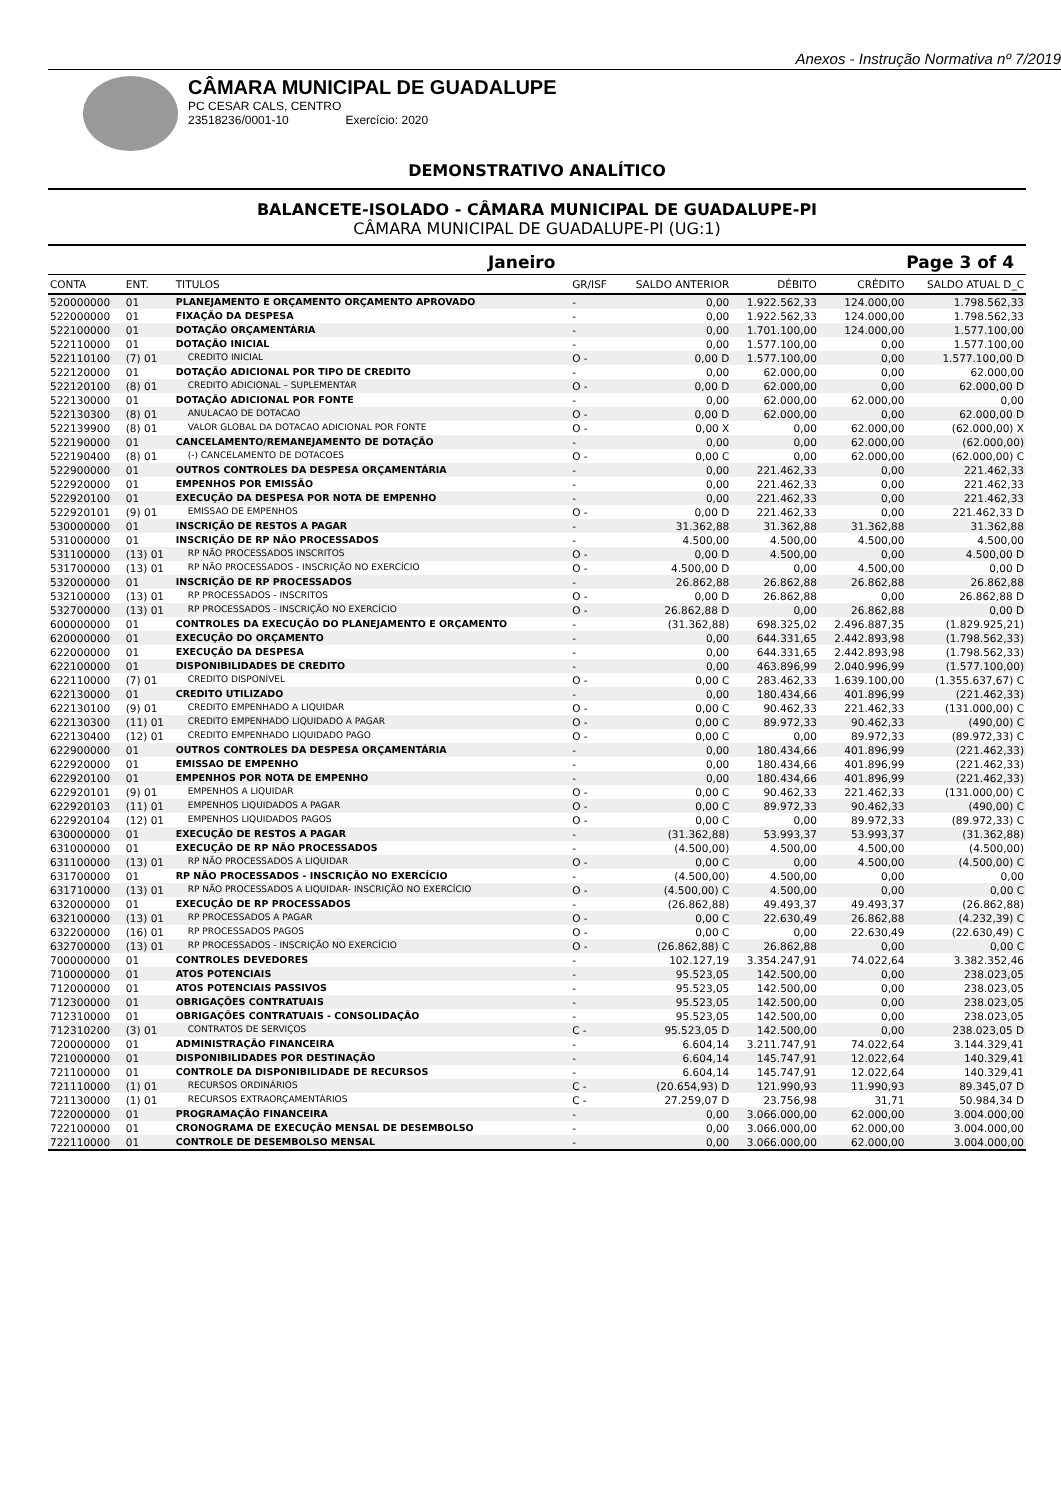Anexos - Instrução Normativa nº 7/2019
CÂMARA MUNICIPAL DE GUADALUPE
PC CESAR CALS, CENTRO
23518236/0001-10 Exercício: 2020
DEMONSTRATIVO ANALÍTICO
BALANCETE-ISOLADO - CÂMARA MUNICIPAL DE GUADALUPE-PI
CÂMARA MUNICIPAL DE GUADALUPE-PI (UG:1)
Janeiro Page 3 of 4
| CONTA | ENT. | TITULOS | GR/ISF | SALDO ANTERIOR | DÉBITO | CRÉDITO | SALDO ATUAL D_C |
| --- | --- | --- | --- | --- | --- | --- | --- |
| 520000000 | 01 | PLANEJAMENTO E ORÇAMENTO ORÇAMENTO APROVADO | - | 0,00 | 1.922.562,33 | 124.000,00 | 1.798.562,33 |
| 522000000 | 01 | FIXAÇÃO DA DESPESA | - | 0,00 | 1.922.562,33 | 124.000,00 | 1.798.562,33 |
| 522100000 | 01 | DOTAÇÃO ORÇAMENTÁRIA | - | 0,00 | 1.701.100,00 | 124.000,00 | 1.577.100,00 |
| 522110000 | 01 | DOTAÇÃO INICIAL | - | 0,00 | 1.577.100,00 | 0,00 | 1.577.100,00 |
| 522110100 | (7) 01 | CREDITO INICIAL | O - | 0,00 D | 1.577.100,00 | 0,00 | 1.577.100,00 D |
| 522120000 | 01 | DOTAÇÃO ADICIONAL POR TIPO DE CREDITO | - | 0,00 | 62.000,00 | 0,00 | 62.000,00 |
| 522120100 | (8) 01 | CREDITO ADICIONAL – SUPLEMENTAR | O - | 0,00 D | 62.000,00 | 0,00 | 62.000,00 D |
| 522130000 | 01 | DOTAÇÃO ADICIONAL POR FONTE | - | 0,00 | 62.000,00 | 62.000,00 | 0,00 |
| 522130300 | (8) 01 | ANULACAO DE DOTACAO | O - | 0,00 D | 62.000,00 | 0,00 | 62.000,00 D |
| 522139900 | (8) 01 | VALOR GLOBAL DA DOTACAO ADICIONAL POR FONTE | O - | 0,00 X | 0,00 | 62.000,00 | (62.000,00) X |
| 522190000 | 01 | CANCELAMENTO/REMANEJAMENTO DE DOTAÇÃO | - | 0,00 | 0,00 | 62.000,00 | (62.000,00) |
| 522190400 | (8) 01 | (-) CANCELAMENTO DE DOTACOES | O - | 0,00 C | 0,00 | 62.000,00 | (62.000,00) C |
| 522900000 | 01 | OUTROS CONTROLES DA DESPESA ORÇAMENTÁRIA | - | 0,00 | 221.462,33 | 0,00 | 221.462,33 |
| 522920000 | 01 | EMPENHOS POR EMISSÃO | - | 0,00 | 221.462,33 | 0,00 | 221.462,33 |
| 522920100 | 01 | EXECUÇÃO DA DESPESA POR NOTA DE EMPENHO | - | 0,00 | 221.462,33 | 0,00 | 221.462,33 |
| 522920101 | (9) 01 | EMISSAO DE EMPENHOS | O - | 0,00 D | 221.462,33 | 0,00 | 221.462,33 D |
| 530000000 | 01 | INSCRIÇÃO DE RESTOS A PAGAR | - | 31.362,88 | 31.362,88 | 31.362,88 | 31.362,88 |
| 531000000 | 01 | INSCRIÇÃO DE RP NÃO PROCESSADOS | - | 4.500,00 | 4.500,00 | 4.500,00 | 4.500,00 |
| 531100000 | (13) 01 | RP NÃO PROCESSADOS INSCRITOS | O - | 0,00 D | 4.500,00 | 0,00 | 4.500,00 D |
| 531700000 | (13) 01 | RP NÃO PROCESSADOS - INSCRIÇÃO NO EXERCÍCIO | O - | 4.500,00 D | 0,00 | 4.500,00 | 0,00 D |
| 532000000 | 01 | INSCRIÇÃO DE RP PROCESSADOS | - | 26.862,88 | 26.862,88 | 26.862,88 | 26.862,88 |
| 532100000 | (13) 01 | RP PROCESSADOS - INSCRITOS | O - | 0,00 D | 26.862,88 | 0,00 | 26.862,88 D |
| 532700000 | (13) 01 | RP PROCESSADOS - INSCRIÇÃO NO EXERCÍCIO | O - | 26.862,88 D | 0,00 | 26.862,88 | 0,00 D |
| 600000000 | 01 | CONTROLES DA EXECUÇÃO DO PLANEJAMENTO E ORÇAMENTO | - | (31.362,88) | 698.325,02 | 2.496.887,35 | (1.829.925,21) |
| 620000000 | 01 | EXECUÇÃO DO ORÇAMENTO | - | 0,00 | 644.331,65 | 2.442.893,98 | (1.798.562,33) |
| 622000000 | 01 | EXECUÇÃO DA DESPESA | - | 0,00 | 644.331,65 | 2.442.893,98 | (1.798.562,33) |
| 622100000 | 01 | DISPONIBILIDADES DE CREDITO | - | 0,00 | 463.896,99 | 2.040.996,99 | (1.577.100,00) |
| 622110000 | (7) 01 | CREDITO DISPONÍVEL | O - | 0,00 C | 283.462,33 | 1.639.100,00 | (1.355.637,67) C |
| 622130000 | 01 | CREDITO UTILIZADO | - | 0,00 | 180.434,66 | 401.896,99 | (221.462,33) |
| 622130100 | (9) 01 | CREDITO EMPENHADO A LIQUIDAR | O - | 0,00 C | 90.462,33 | 221.462,33 | (131.000,00) C |
| 622130300 | (11) 01 | CREDITO EMPENHADO LIQUIDADO A PAGAR | O - | 0,00 C | 89.972,33 | 90.462,33 | (490,00) C |
| 622130400 | (12) 01 | CREDITO EMPENHADO LIQUIDADO PAGO | O - | 0,00 C | 0,00 | 89.972,33 | (89.972,33) C |
| 622900000 | 01 | OUTROS CONTROLES DA DESPESA ORÇAMENTÁRIA | - | 0,00 | 180.434,66 | 401.896,99 | (221.462,33) |
| 622920000 | 01 | EMISSAO DE EMPENHO | - | 0,00 | 180.434,66 | 401.896,99 | (221.462,33) |
| 622920100 | 01 | EMPENHOS POR NOTA DE EMPENHO | - | 0,00 | 180.434,66 | 401.896,99 | (221.462,33) |
| 622920101 | (9) 01 | EMPENHOS A LIQUIDAR | O - | 0,00 C | 90.462,33 | 221.462,33 | (131.000,00) C |
| 622920103 | (11) 01 | EMPENHOS LIQUIDADOS A PAGAR | O - | 0,00 C | 89.972,33 | 90.462,33 | (490,00) C |
| 622920104 | (12) 01 | EMPENHOS LIQUIDADOS PAGOS | O - | 0,00 C | 0,00 | 89.972,33 | (89.972,33) C |
| 630000000 | 01 | EXECUÇÃO DE RESTOS A PAGAR | - | (31.362,88) | 53.993,37 | 53.993,37 | (31.362,88) |
| 631000000 | 01 | EXECUÇÃO DE RP NÃO PROCESSADOS | - | (4.500,00) | 4.500,00 | 4.500,00 | (4.500,00) |
| 631100000 | (13) 01 | RP NÃO PROCESSADOS A LIQUIDAR | O - | 0,00 C | 0,00 | 4.500,00 | (4.500,00) C |
| 631700000 | 01 | RP NÃO PROCESSADOS - INSCRIÇÃO NO EXERCÍCIO | - | (4.500,00) | 4.500,00 | 0,00 | 0,00 |
| 631710000 | (13) 01 | RP NÃO PROCESSADOS A LIQUIDAR- INSCRIÇÃO NO EXERCÍCIO | O - | (4.500,00) C | 4.500,00 | 0,00 | 0,00 C |
| 632000000 | 01 | EXECUÇÃO DE RP PROCESSADOS | - | (26.862,88) | 49.493,37 | 49.493,37 | (26.862,88) |
| 632100000 | (13) 01 | RP PROCESSADOS A PAGAR | O - | 0,00 C | 22.630,49 | 26.862,88 | (4.232,39) C |
| 632200000 | (16) 01 | RP PROCESSADOS PAGOS | O - | 0,00 C | 0,00 | 22.630,49 | (22.630,49) C |
| 632700000 | (13) 01 | RP PROCESSADOS - INSCRIÇÃO NO EXERCÍCIO | O - | (26.862,88) C | 26.862,88 | 0,00 | 0,00 C |
| 700000000 | 01 | CONTROLES DEVEDORES | - | 102.127,19 | 3.354.247,91 | 74.022,64 | 3.382.352,46 |
| 710000000 | 01 | ATOS POTENCIAIS | - | 95.523,05 | 142.500,00 | 0,00 | 238.023,05 |
| 712000000 | 01 | ATOS POTENCIAIS PASSIVOS | - | 95.523,05 | 142.500,00 | 0,00 | 238.023,05 |
| 712300000 | 01 | OBRIGAÇÕES CONTRATUAIS | - | 95.523,05 | 142.500,00 | 0,00 | 238.023,05 |
| 712310000 | 01 | OBRIGAÇÕES CONTRATUAIS - CONSOLIDAÇÃO | - | 95.523,05 | 142.500,00 | 0,00 | 238.023,05 |
| 712310200 | (3) 01 | CONTRATOS DE SERVIÇOS | C - | 95.523,05 D | 142.500,00 | 0,00 | 238.023,05 D |
| 720000000 | 01 | ADMINISTRAÇÃO FINANCEIRA | - | 6.604,14 | 3.211.747,91 | 74.022,64 | 3.144.329,41 |
| 721000000 | 01 | DISPONIBILIDADES POR DESTINAÇÃO | - | 6.604,14 | 145.747,91 | 12.022,64 | 140.329,41 |
| 721100000 | 01 | CONTROLE DA DISPONIBILIDADE DE RECURSOS | - | 6.604,14 | 145.747,91 | 12.022,64 | 140.329,41 |
| 721110000 | (1) 01 | RECURSOS ORDINÁRIOS | C - | (20.654,93) D | 121.990,93 | 11.990,93 | 89.345,07 D |
| 721130000 | (1) 01 | RECURSOS EXTRAORÇAMENTÁRIOS | C - | 27.259,07 D | 23.756,98 | 31,71 | 50.984,34 D |
| 722000000 | 01 | PROGRAMAÇÃO FINANCEIRA | - | 0,00 | 3.066.000,00 | 62.000,00 | 3.004.000,00 |
| 722100000 | 01 | CRONOGRAMA DE EXECUÇÃO MENSAL DE DESEMBOLSO | - | 0,00 | 3.066.000,00 | 62.000,00 | 3.004.000,00 |
| 722110000 | 01 | CONTROLE DE DESEMBOLSO MENSAL | - | 0,00 | 3.066.000,00 | 62.000,00 | 3.004.000,00 |